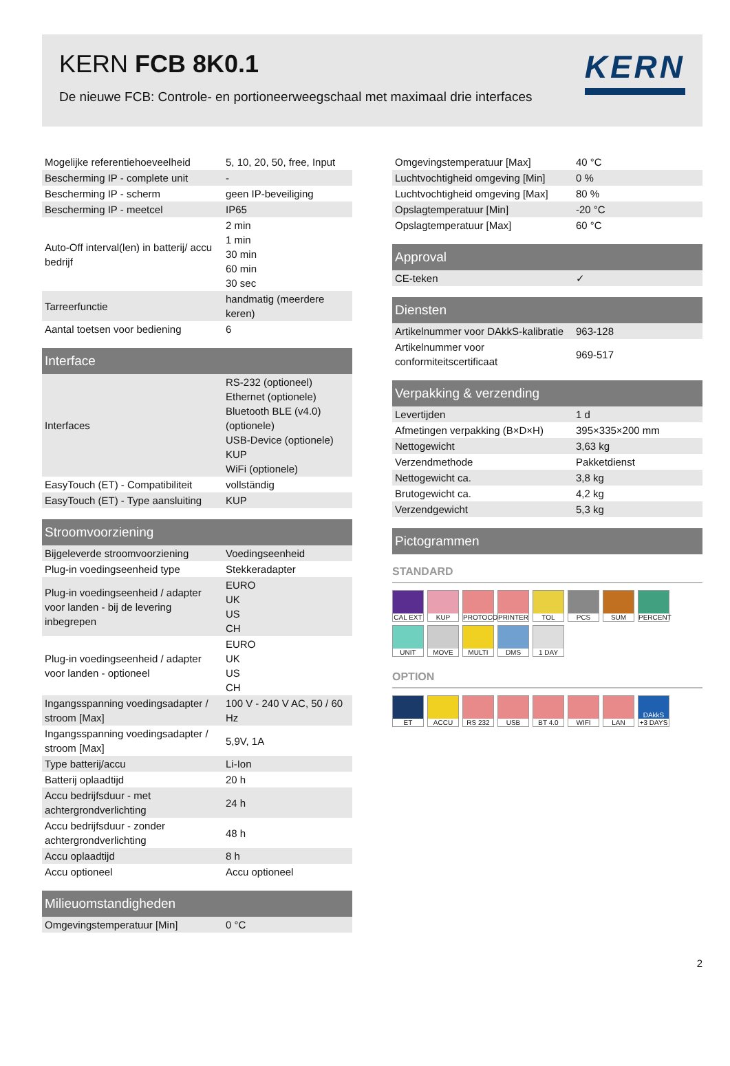KERN FCB 8K0.1
De nieuwe FCB: Controle- en portioneerweegschaal met maximaal drie interfaces
KERN
| Mogelijke referentiehoeveelheid | 5, 10, 20, 50, free, Input |
| Bescherming IP - complete unit | - |
| Bescherming IP - scherm | geen IP-beveiliging |
| Bescherming IP - meetcel | IP65 |
| Auto-Off interval(len) in batterij/ accu bedrijf | 2 min 1 min 30 min 60 min 30 sec |
| Tarreerfunctie | handmatig (meerdere keren) |
| Aantal toetsen voor bediening | 6 |
| Interface | |
| --- | --- |
| Interfaces | RS-232 (optioneel) Ethernet (optionele) Bluetooth BLE (v4.0) (optionele) USB-Device (optionele) KUP WiFi (optionele) |
| EasyTouch (ET) - Compatibiliteit | vollständig |
| EasyTouch (ET) - Type aansluiting | KUP |
| Stroomvoorziening | |
| --- | --- |
| Bijgeleverde stroomvoorziening | Voedingseenheid |
| Plug-in voedingseenheid type | Stekkeradapter |
| Plug-in voedingseenheid / adapter voor landen - bij de levering inbegrepen | EURO UK US CH |
| Plug-in voedingseenheid / adapter voor landen - optioneel | EURO UK US CH |
| Ingangsspanning voedingsadapter / stroom [Max] | 100 V - 240 V AC, 50 / 60 Hz |
| Ingangsspanning voedingsadapter / stroom [Max] | 5,9V, 1A |
| Type batterij/accu | Li-Ion |
| Batterij oplaadtijd | 20 h |
| Accu bedrijfsduur - met achtergrondverlichting | 24 h |
| Accu bedrijfsduur - zonder achtergrondverlichting | 48 h |
| Accu oplaadtijd | 8 h |
| Accu optioneel | Accu optioneel |
| Milieuomstandigheden | |
| --- | --- |
| Omgevingstemperatuur [Min] | 0 °C |
| Omgevingstemperatuur [Max] | 40 °C |
| Luchtvochtigheid omgeving [Min] | 0 % |
| Luchtvochtigheid omgeving [Max] | 80 % |
| Opslagtemperatuur [Min] | -20 °C |
| Opslagtemperatuur [Max] | 60 °C |
| Approval | |
| --- | --- |
| CE-teken | ✓ |
| Diensten | |
| --- | --- |
| Artikelnummer voor DAkkS-kalibratie | 963-128 |
| Artikelnummer voor conformiteitscertificaat | 969-517 |
| Verpakking & verzending | |
| --- | --- |
| Levertijden | 1 d |
| Afmetingen verpakking (B×D×H) | 395×335×200 mm |
| Nettogewicht | 3,63 kg |
| Verzendmethode | Pakketdienst |
| Nettogewicht ca. | 3,8 kg |
| Brutogewicht ca. | 4,2 kg |
| Verzendgewicht | 5,3 kg |
| Pictogrammen |
| --- |
STANDARD
CAL EXT
KUP
PROTOCOL
PRINTER
TOL
PCS
SUM
PERCENT
UNIT
MOVE
MULTI
DMS
1 DAY
OPTION
ET
ACCU
RS 232
USB
BT 4.0
WIFI
LAN
DAkkS
+3 DAYS
2